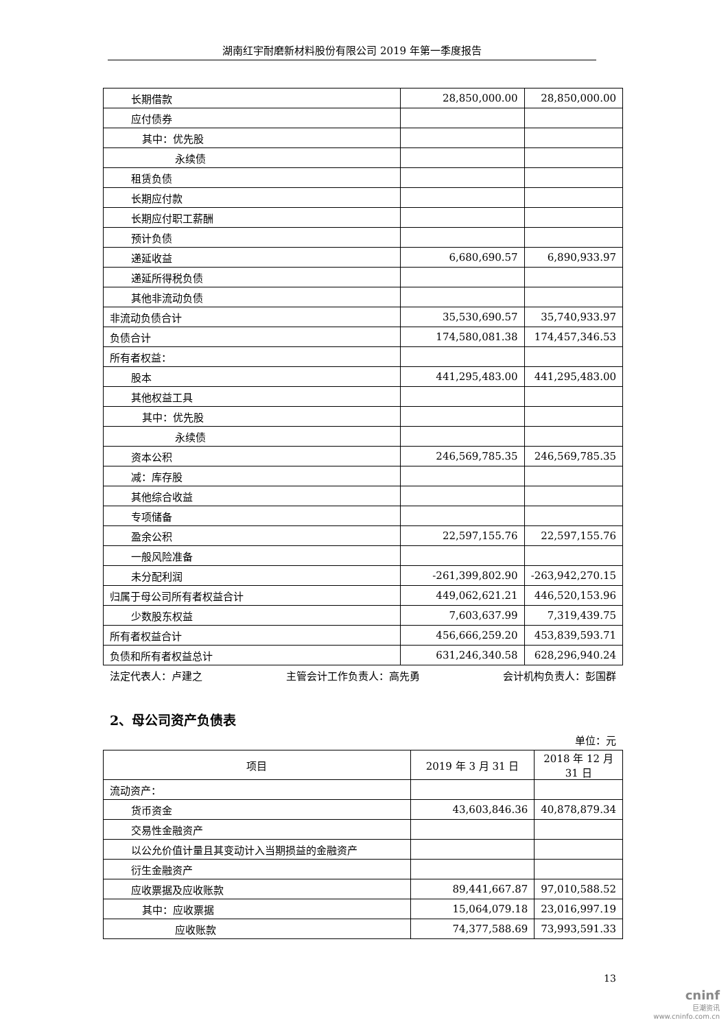湖南红宇耐磨新材料股份有限公司 2019 年第一季度报告
| 长期借款 | 28,850,000.00 | 28,850,000.00 |
| 应付债券 | | |
| 其中：优先股 | | |
| 永续债 | | |
| 租赁负债 | | |
| 长期应付款 | | |
| 长期应付职工薪酬 | | |
| 预计负债 | | |
| 递延收益 | 6,680,690.57 | 6,890,933.97 |
| 递延所得税负债 | | |
| 其他非流动负债 | | |
| 非流动负债合计 | 35,530,690.57 | 35,740,933.97 |
| 负债合计 | 174,580,081.38 | 174,457,346.53 |
| 所有者权益： | | |
| 股本 | 441,295,483.00 | 441,295,483.00 |
| 其他权益工具 | | |
| 其中：优先股 | | |
| 永续债 | | |
| 资本公积 | 246,569,785.35 | 246,569,785.35 |
| 减：库存股 | | |
| 其他综合收益 | | |
| 专项储备 | | |
| 盈余公积 | 22,597,155.76 | 22,597,155.76 |
| 一般风险准备 | | |
| 未分配利润 | -261,399,802.90 | -263,942,270.15 |
| 归属于母公司所有者权益合计 | 449,062,621.21 | 446,520,153.96 |
| 少数股东权益 | 7,603,637.99 | 7,319,439.75 |
| 所有者权益合计 | 456,666,259.20 | 453,839,593.71 |
| 负债和所有者权益总计 | 631,246,340.58 | 628,296,940.24 |
法定代表人：卢建之 主管会计工作负责人：高先勇 会计机构负责人：彭国群
2、母公司资产负债表
单位：元
| 项目 | 2019 年 3 月 31 日 | 2018 年 12 月 31 日 |
| --- | --- | --- |
| 流动资产： | | |
| 货币资金 | 43,603,846.36 | 40,878,879.34 |
| 交易性金融资产 | | |
| 以公允价值计量且其变动计入当期损益的金融资产 | | |
| 衍生金融资产 | | |
| 应收票据及应收账款 | 89,441,667.87 | 97,010,588.52 |
| 其中：应收票据 | 15,064,079.18 | 23,016,997.19 |
| 应收账款 | 74,377,588.69 | 73,993,591.33 |
13
cninf
巨潮资讯
www.cninfo.com.cn